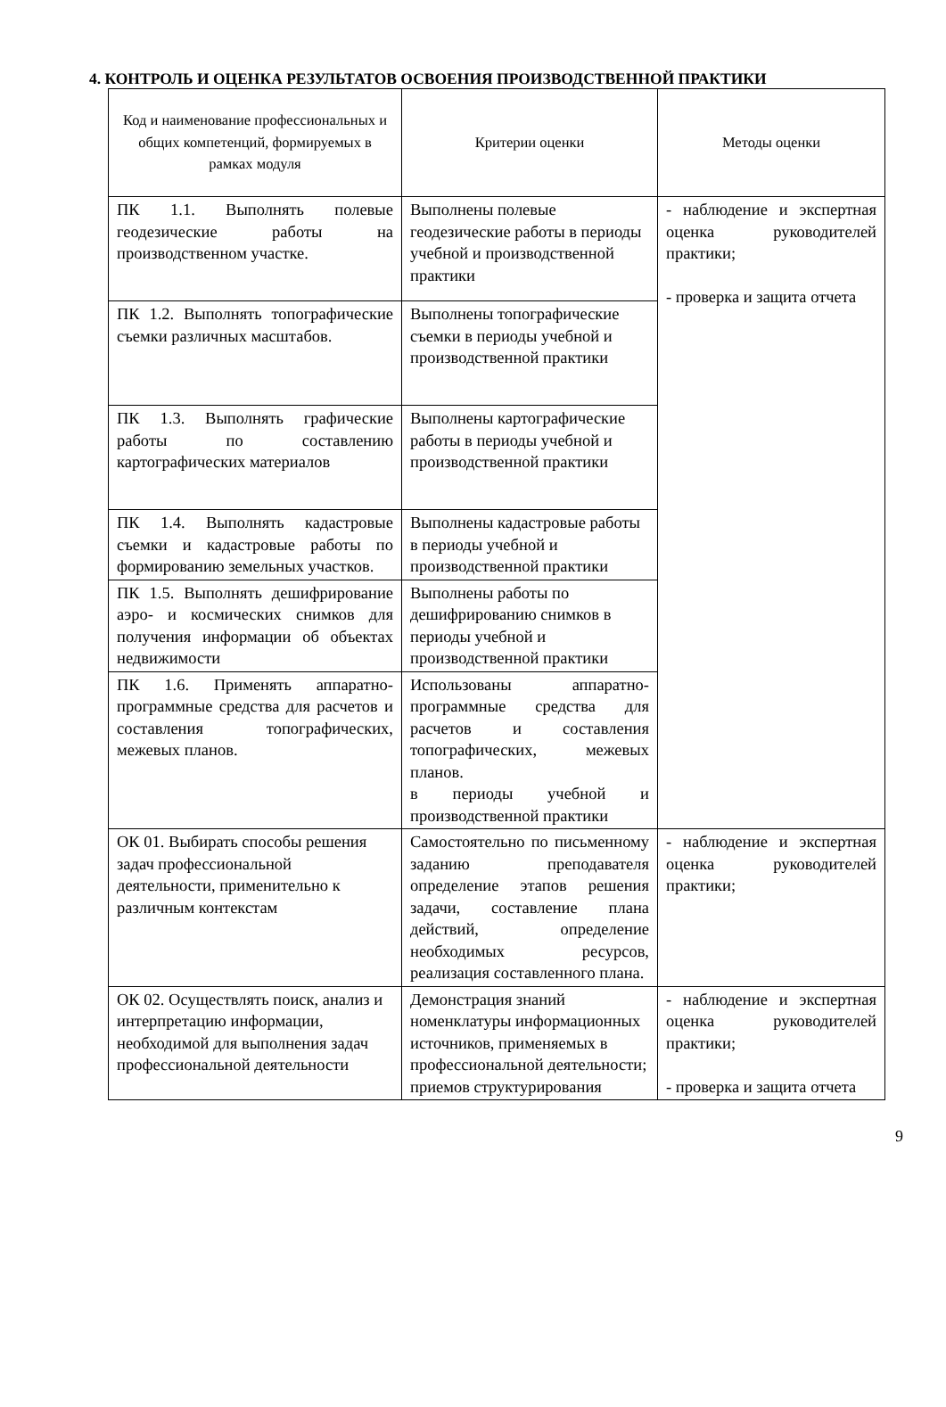4. КОНТРОЛЬ И ОЦЕНКА РЕЗУЛЬТАТОВ ОСВОЕНИЯ ПРОИЗВОДСТВЕННОЙ ПРАКТИКИ
| Код и наименование профессиональных и общих компетенций, формируемых в рамках модуля | Критерии оценки | Методы оценки |
| --- | --- | --- |
| ПК 1.1. Выполнять полевые геодезические работы на производственном участке. | Выполнены полевые геодезические работы в периоды учебной и производственной практики | - наблюдение и экспертная оценка руководителей практики; - проверка и защита отчета |
| ПК 1.2. Выполнять топографические съемки различных масштабов. | Выполнены топографические съемки в периоды учебной и производственной практики | |
| ПК 1.3. Выполнять графические работы по составлению картографических материалов | Выполнены картографические работы в периоды учебной и производственной практики | |
| ПК 1.4. Выполнять кадастровые съемки и кадастровые работы по формированию земельных участков. | Выполнены кадастровые работы в периоды учебной и производственной практики | |
| ПК 1.5. Выполнять дешифрирование аэро- и космических снимков для получения информации об объектах недвижимости | Выполнены работы по дешифрированию снимков в периоды учебной и производственной практики | |
| ПК 1.6. Применять аппаратно-программные средства для расчетов и составления топографических, межевых планов. | Использованы аппаратно-программные средства для расчетов и составления топографических, межевых планов. в периоды учебной и производственной практики | |
| ОК 01. Выбирать способы решения задач профессиональной деятельности, применительно к различным контекстам | Самостоятельно по письменному заданию преподавателя определение этапов решения задачи, составление плана действий, определение необходимых ресурсов, реализация составленного плана. | - наблюдение и экспертная оценка руководителей практики; |
| ОК 02. Осуществлять поиск, анализ и интерпретацию информации, необходимой для выполнения задач профессиональной деятельности | Демонстрация знаний номенклатуры информационных источников, применяемых в профессиональной деятельности; приемов структурирования | - наблюдение и экспертная оценка руководителей практики; - проверка и защита отчета |
9